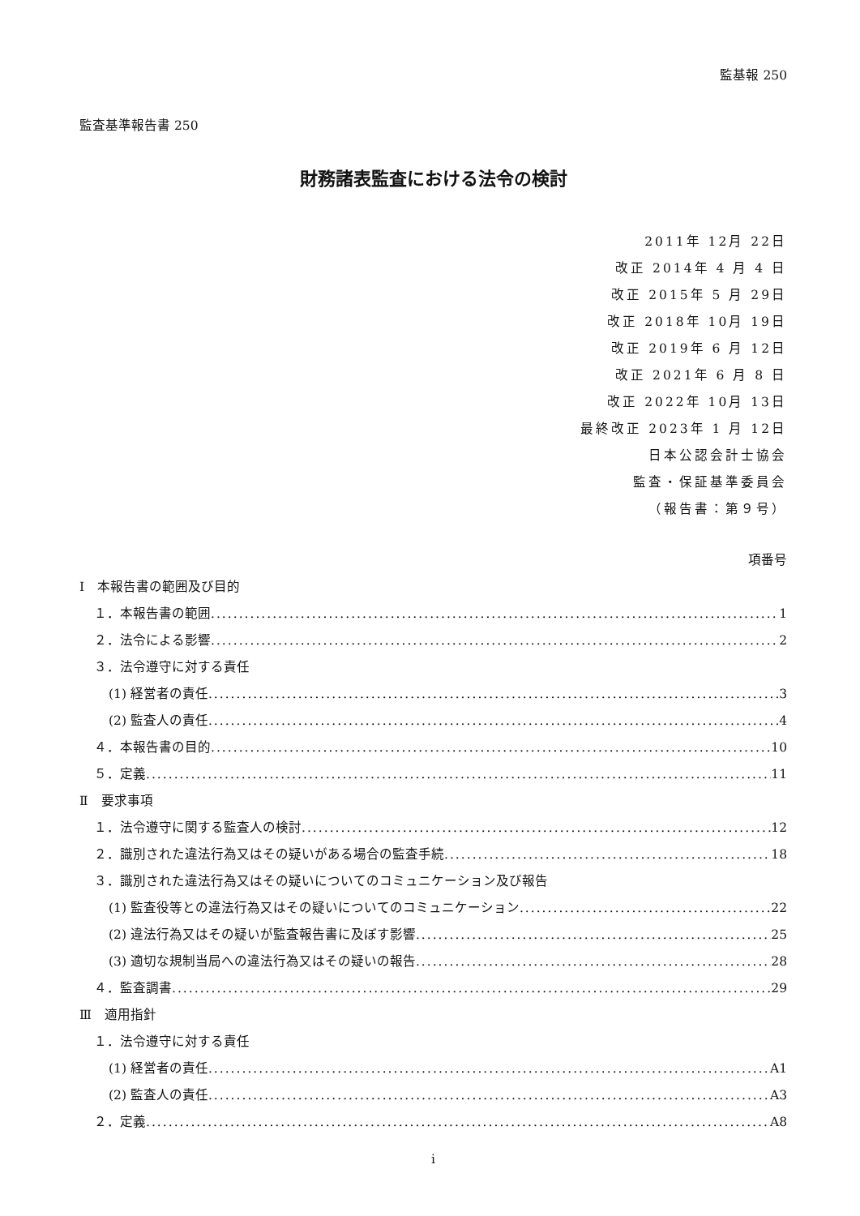監基報 250
監査基準報告書 250
財務諸表監査における法令の検討
2011年 12月 22日
改正 2014年 4 月 4 日
改正 2015年 5 月 29日
改正 2018年 10月 19日
改正 2019年 6 月 12日
改正 2021年 6 月 8 日
改正 2022年 10月 13日
最終改正 2023年 1 月 12日
日本公認会計士協会
監査・保証基準委員会
（報告書：第９号）
項番号
Ⅰ　本報告書の範囲及び目的
１．本報告書の範囲 1
２．法令による影響 2
３．法令遵守に対する責任
(1) 経営者の責任 3
(2) 監査人の責任 4
４．本報告書の目的 10
５．定義 11
Ⅱ　要求事項
１．法令遵守に関する監査人の検討 12
２．識別された違法行為又はその疑いがある場合の監査手続 18
３．識別された違法行為又はその疑いについてのコミュニケーション及び報告
(1) 監査役等との違法行為又はその疑いについてのコミュニケーション 22
(2) 違法行為又はその疑いが監査報告書に及ぼす影響 25
(3) 適切な規制当局への違法行為又はその疑いの報告 28
４．監査調書 29
Ⅲ　適用指針
１．法令遵守に対する責任
(1) 経営者の責任 A1
(2) 監査人の責任 A3
２．定義 A8
i